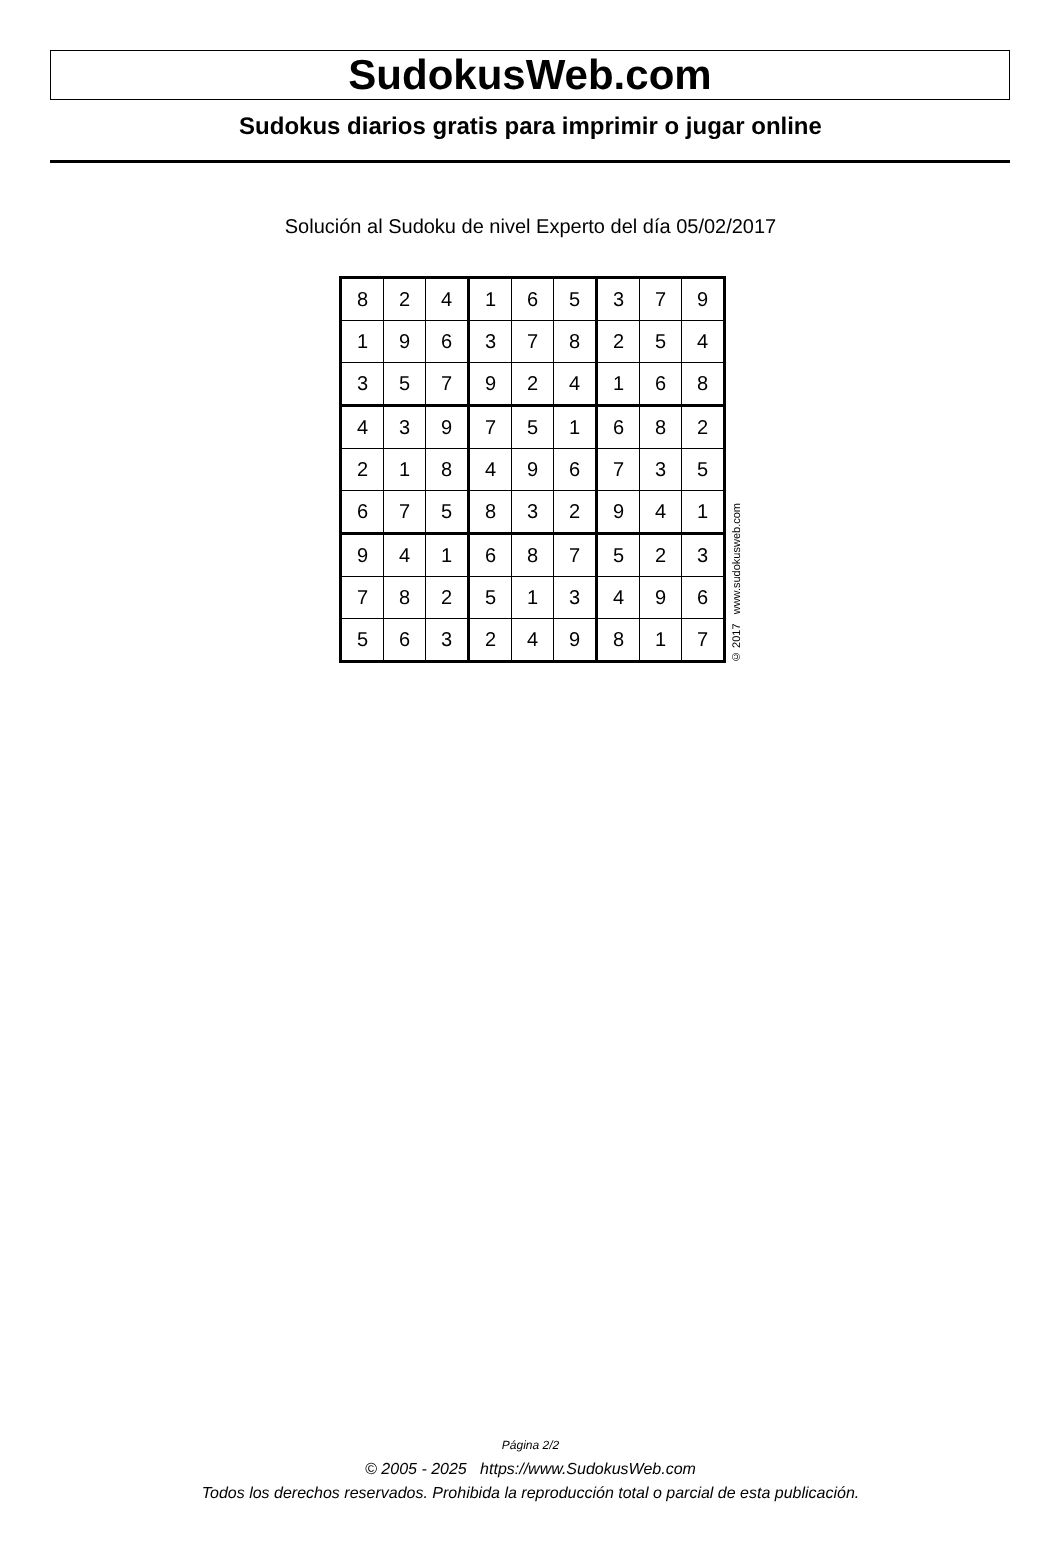SudokusWeb.com
Sudokus diarios gratis para imprimir o jugar online
Solución al Sudoku de nivel Experto del día 05/02/2017
| 8 | 2 | 4 | 1 | 6 | 5 | 3 | 7 | 9 |
| 1 | 9 | 6 | 3 | 7 | 8 | 2 | 5 | 4 |
| 3 | 5 | 7 | 9 | 2 | 4 | 1 | 6 | 8 |
| 4 | 3 | 9 | 7 | 5 | 1 | 6 | 8 | 2 |
| 2 | 1 | 8 | 4 | 9 | 6 | 7 | 3 | 5 |
| 6 | 7 | 5 | 8 | 3 | 2 | 9 | 4 | 1 |
| 9 | 4 | 1 | 6 | 8 | 7 | 5 | 2 | 3 |
| 7 | 8 | 2 | 5 | 1 | 3 | 4 | 9 | 6 |
| 5 | 6 | 3 | 2 | 4 | 9 | 8 | 1 | 7 |
© 2017 www.sudokusweb.com
Página 2/2
© 2005 - 2025 https://www.SudokusWeb.com
Todos los derechos reservados. Prohibida la reproducción total o parcial de esta publicación.